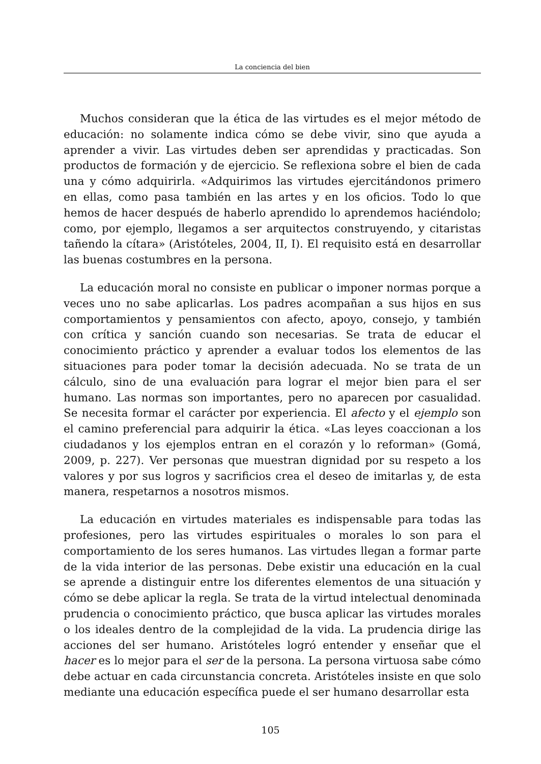La conciencia del bien
Muchos consideran que la ética de las virtudes es el mejor método de educación: no solamente indica cómo se debe vivir, sino que ayuda a aprender a vivir. Las virtudes deben ser aprendidas y practicadas. Son productos de formación y de ejercicio. Se reflexiona sobre el bien de cada una y cómo adquirirla. «Adquirimos las virtudes ejercitándonos primero en ellas, como pasa también en las artes y en los oficios. Todo lo que hemos de hacer después de haberlo aprendido lo aprendemos haciéndolo; como, por ejemplo, llegamos a ser arquitectos construyendo, y citaristas tañendo la cítara» (Aristóteles, 2004, II, I). El requisito está en desarrollar las buenas costumbres en la persona.
La educación moral no consiste en publicar o imponer normas porque a veces uno no sabe aplicarlas. Los padres acompañan a sus hijos en sus comportamientos y pensamientos con afecto, apoyo, consejo, y también con crítica y sanción cuando son necesarias. Se trata de educar el conocimiento práctico y aprender a evaluar todos los elementos de las situaciones para poder tomar la decisión adecuada. No se trata de un cálculo, sino de una evaluación para lograr el mejor bien para el ser humano. Las normas son importantes, pero no aparecen por casualidad. Se necesita formar el carácter por experiencia. El afecto y el ejemplo son el camino preferencial para adquirir la ética. «Las leyes coaccionan a los ciudadanos y los ejemplos entran en el corazón y lo reforman» (Gomá, 2009, p. 227). Ver personas que muestran dignidad por su respeto a los valores y por sus logros y sacrificios crea el deseo de imitarlas y, de esta manera, respetarnos a nosotros mismos.
La educación en virtudes materiales es indispensable para todas las profesiones, pero las virtudes espirituales o morales lo son para el comportamiento de los seres humanos. Las virtudes llegan a formar parte de la vida interior de las personas. Debe existir una educación en la cual se aprende a distinguir entre los diferentes elementos de una situación y cómo se debe aplicar la regla. Se trata de la virtud intelectual denominada prudencia o conocimiento práctico, que busca aplicar las virtudes morales o los ideales dentro de la complejidad de la vida. La prudencia dirige las acciones del ser humano. Aristóteles logró entender y enseñar que el hacer es lo mejor para el ser de la persona. La persona virtuosa sabe cómo debe actuar en cada circunstancia concreta. Aristóteles insiste en que solo mediante una educación específica puede el ser humano desarrollar esta
105